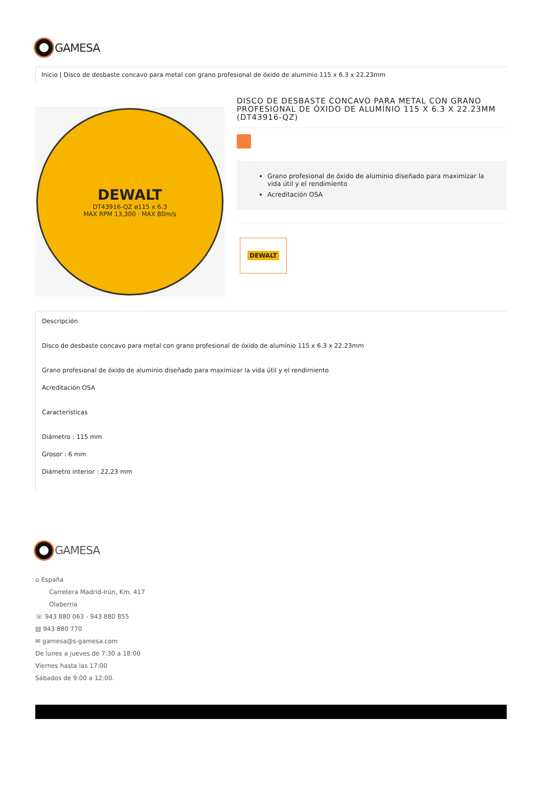GAMESA
Inicio | Disco de desbaste concavo para metal con grano profesional de óxido de alumínio 115 x 6.3 x 22.23mm
DEWALT
DT43916-QZ ø115 x 6.3
MAX RPM 13,300 · MAX 80m/s
DISCO DE DESBASTE CONCAVO PARA METAL CON GRANO PROFESIONAL DE ÓXIDO DE ALUMÍNIO 115 X 6.3 X 22.23MM (DT43916-QZ)
Grano profesional de óxido de aluminio diseñado para maximizar la vida útil y el rendimiento
Acreditación OSA
DEWALT
Descripción
Disco de desbaste concavo para metal con grano profesional de óxido de alumínio 115 x 6.3 x 22.23mm
Grano profesional de óxido de aluminio diseñado para maximizar la vida útil y el rendimiento
Acreditación OSA
Características
Diámetro : 115 mm
Grosor : 6 mm
Diámetro interior : 22,23 mm
GAMESA
⌂ España
Carretera Madrid-Irún, Km. 417
Olaberria
☏ 943 880 063 - 943 880 855
▤ 943 880 770
✉ gamesa@s-gamesa.com
De lunes a jueves de 7:30 a 18:00
Viernes hasta las 17:00
Sábados de 9:00 a 12:00.